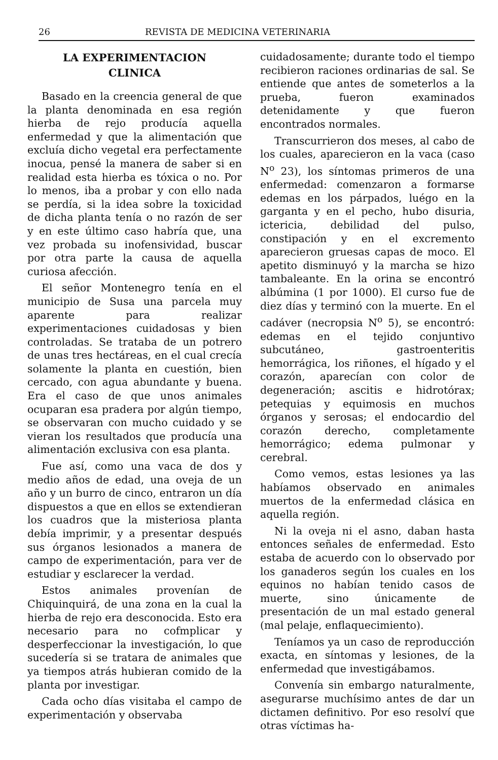26 REVISTA DE MEDICINA VETERINARIA
LA EXPERIMENTACION
CLINICA
Basado en la creencia general de que la planta denominada en esa región hierba de rejo producía aquella enfermedad y que la alimentación que excluía dicho vegetal era perfectamente inocua, pensé la manera de saber si en realidad esta hierba es tóxica o no. Por lo menos, iba a probar y con ello nada se perdía, si la idea sobre la toxicidad de dicha planta tenía o no razón de ser y en este último caso habría que, una vez probada su inofensividad, buscar por otra parte la causa de aquella curiosa afección.
El señor Montenegro tenía en el municipio de Susa una parcela muy aparente para realizar experimentaciones cuidadosas y bien controladas. Se trataba de un potrero de unas tres hectáreas, en el cual crecía solamente la planta en cuestión, bien cercado, con agua abundante y buena. Era el caso de que unos animales ocuparan esa pradera por algún tiempo, se observaran con mucho cuidado y se vieran los resultados que producía una alimentación exclusiva con esa planta.
Fue así, como una vaca de dos y medio años de edad, una oveja de un año y un burro de cinco, entraron un día dispuestos a que en ellos se extendieran los cuadros que la misteriosa planta debía imprimir, y a presentar después sus órganos lesionados a manera de campo de experimentación, para ver de estudiar y esclarecer la verdad.
Estos animales provenían de Chiquinquirá, de una zona en la cual la hierba de rejo era desconocida. Esto era necesario para no cofmplicar y desperfeccionar la investigación, lo que sucedería si se tratara de animales que ya tiempos atrás hubieran comido de la planta por investigar.
Cada ocho días visitaba el campo de experimentación y observaba
cuidadosamente; durante todo el tiempo recibieron raciones ordinarias de sal. Se entiende que antes de someterlos a la prueba, fueron examinados detenidamente y que fueron encontrados normales.
Transcurrieron dos meses, al cabo de los cuales, aparecieron en la vaca (caso N<sup>o</sup> 23), los síntomas primeros de una enfermedad: comenzaron a formarse edemas en los párpados, luégo en la garganta y en el pecho, hubo disuria, ictericia, debilidad del pulso, constipación y en el excremento aparecieron gruesas capas de moco. El apetito disminuyó y la marcha se hizo tambaleante. En la orina se encontró albúmina (1 por 1000). El curso fue de diez días y terminó con la muerte. En el cadáver (necropsia N<sup>o</sup> 5), se encontró: edemas en el tejido conjuntivo subcutáneo, gastroenteritis hemorrágica, los riñones, el hígado y el corazón, aparecían con color de degeneración; ascitis e hidrotórax; petequias y equimosis en muchos órganos y serosas; el endocardio del corazón derecho, completamente hemorrágico; edema pulmonar y cerebral.
Como vemos, estas lesiones ya las habíamos observado en animales muertos de la enfermedad clásica en aquella región.
Ni la oveja ni el asno, daban hasta entonces señales de enfermedad. Esto estaba de acuerdo con lo observado por los ganaderos según los cuales en los equinos no habían tenido casos de muerte, sino únicamente de presentación de un mal estado general (mal pelaje, enflaquecimiento).
Teníamos ya un caso de reproducción exacta, en síntomas y lesiones, de la enfermedad que investigábamos.
Convenía sin embargo naturalmente, asegurarse muchísimo antes de dar un dictamen definitivo. Por eso resolví que otras víctimas ha-